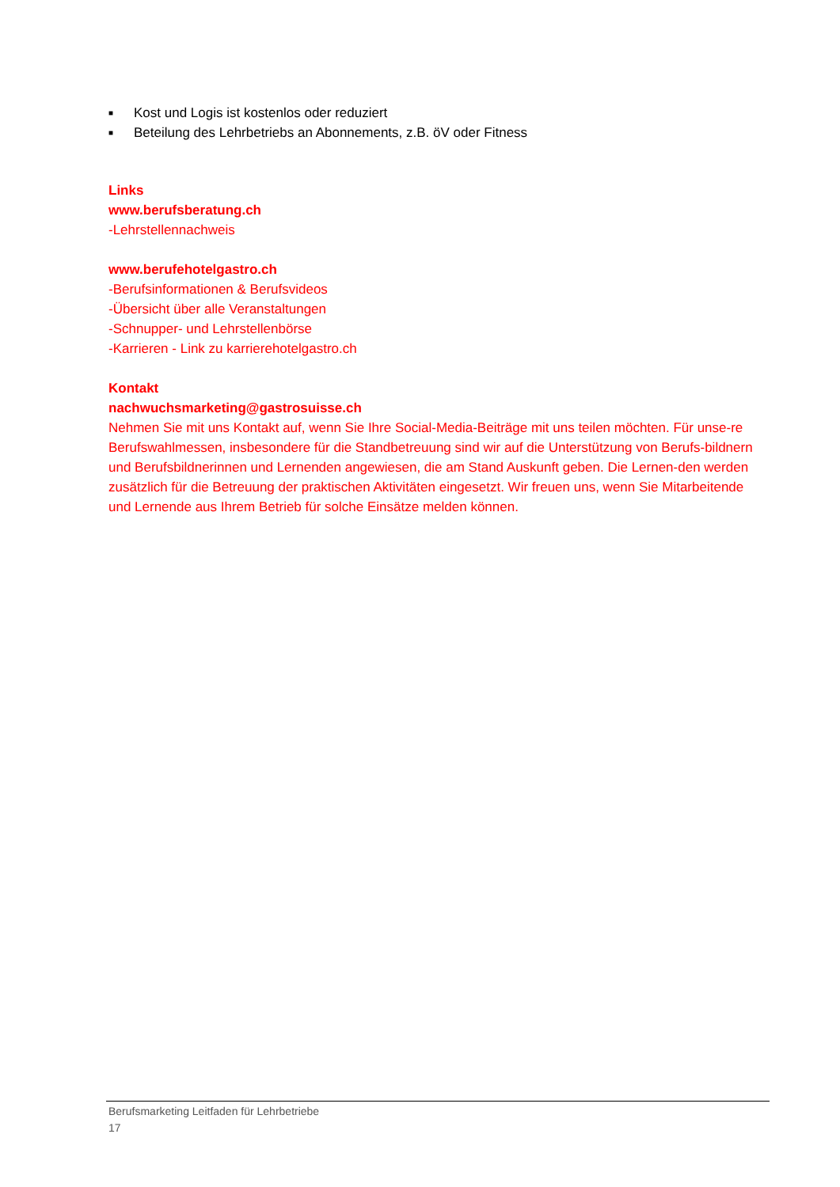■ Kost und Logis ist kostenlos oder reduziert
■ Beteilung des Lehrbetriebs an Abonnements, z.B. öV oder Fitness
Links
www.berufsberatung.ch
-Lehrstellennachweis
www.berufehotelgastro.ch
-Berufsinformationen & Berufsvideos
-Übersicht über alle Veranstaltungen
-Schnupper- und Lehrstellenbörse
-Karrieren - Link zu karrierehotelgastro.ch
Kontakt
nachwuchsmarketing@gastrosuisse.ch
Nehmen Sie mit uns Kontakt auf, wenn Sie Ihre Social-Media-Beiträge mit uns teilen möchten. Für unse-re Berufswahlmessen, insbesondere für die Standbetreuung sind wir auf die Unterstützung von Berufs-bildnern und Berufsbildnerinnen und Lernenden angewiesen, die am Stand Auskunft geben. Die Lernen-den werden zusätzlich für die Betreuung der praktischen Aktivitäten eingesetzt. Wir freuen uns, wenn Sie Mitarbeitende und Lernende aus Ihrem Betrieb für solche Einsätze melden können.
Berufsmarketing Leitfaden für Lehrbetriebe
17